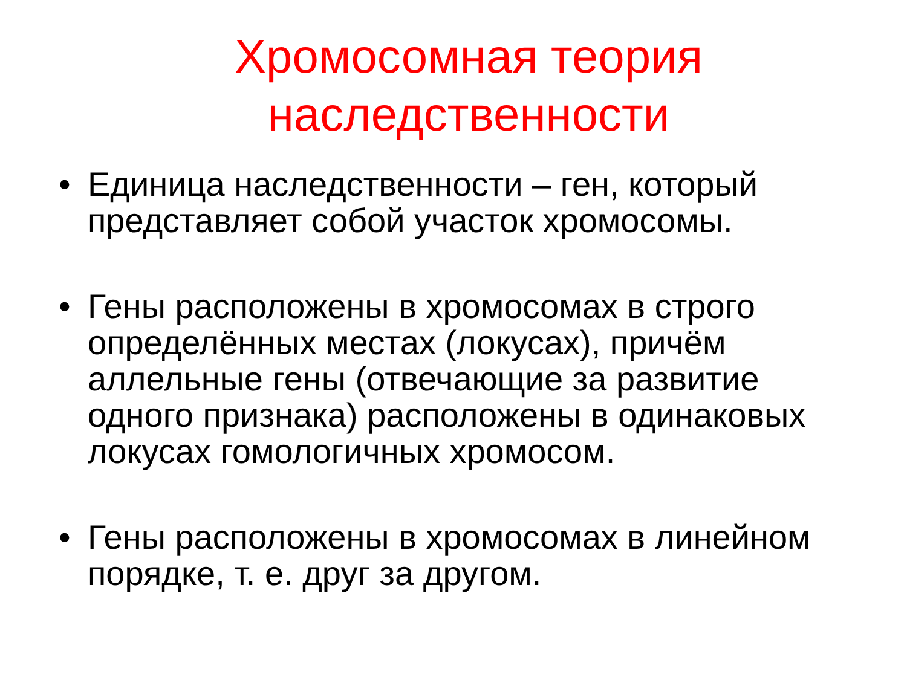Хромосомная теория
наследственности
• Единица наследственности – ген, который представляет собой участок хромосомы.
• Гены расположены в хромосомах в строго определённых местах (локусах), причём аллельные гены (отвечающие за развитие одного признака) расположены в одинаковых локусах гомологичных хромосом.
• Гены расположены в хромосомах в линейном порядке, т. е. друг за другом.